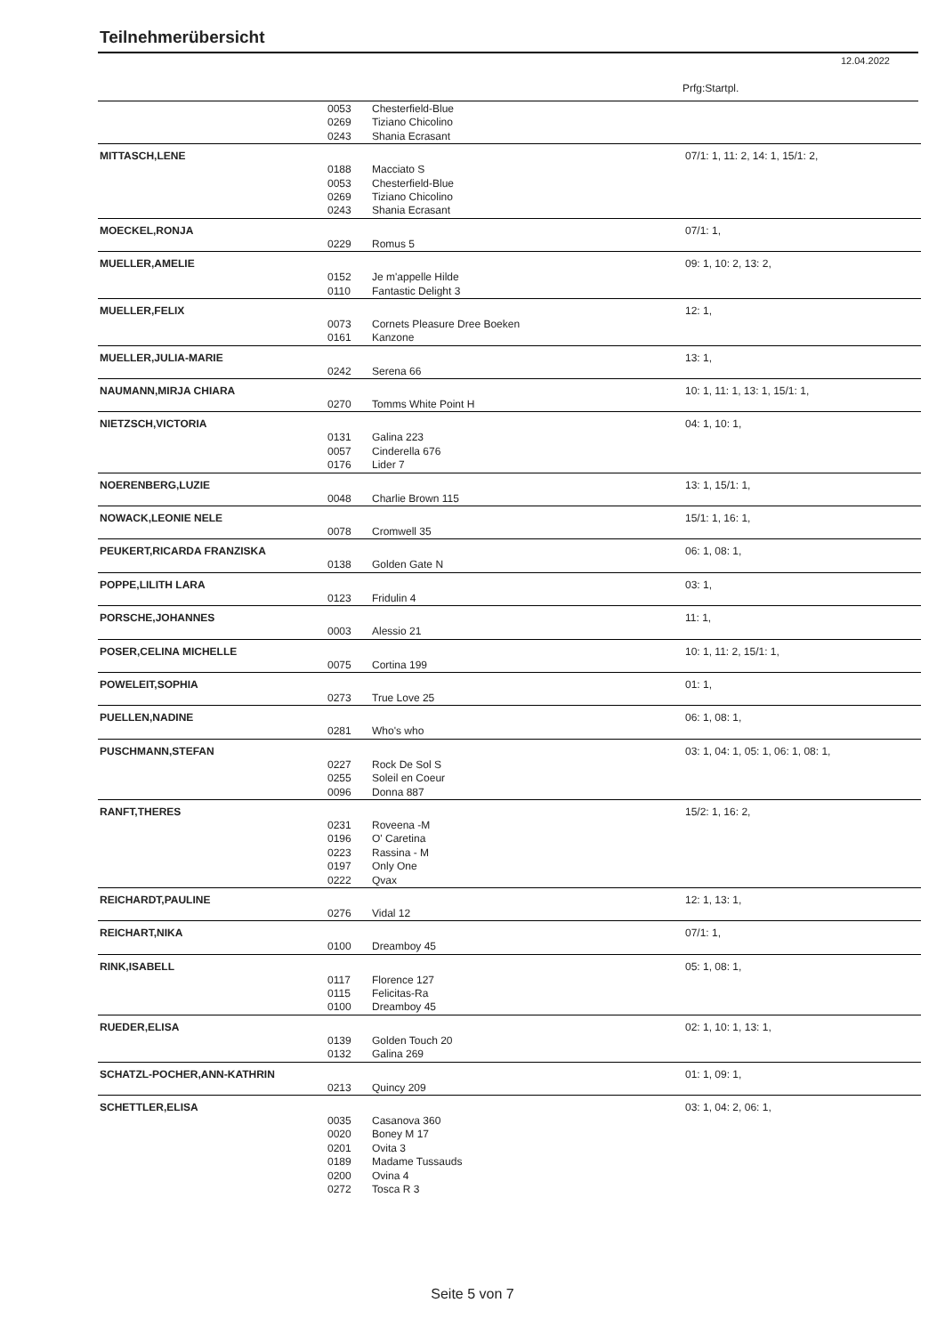Teilnehmerübersicht
12.04.2022
Prfg:Startpl.
| | 0053 | Chesterfield-Blue | |
| | 0269 | Tiziano Chicolino | |
| | 0243 | Shania Ecrasant | |
| MITTASCH,LENE | | | 07/1: 1, 11: 2, 14: 1, 15/1: 2, |
| | 0188 | Macciato S | |
| | 0053 | Chesterfield-Blue | |
| | 0269 | Tiziano Chicolino | |
| | 0243 | Shania Ecrasant | |
| MOECKEL,RONJA | | | 07/1: 1, |
| | 0229 | Romus 5 | |
| MUELLER,AMELIE | | | 09: 1, 10: 2, 13: 2, |
| | 0152 | Je m'appelle Hilde | |
| | 0110 | Fantastic Delight 3 | |
| MUELLER,FELIX | | | 12: 1, |
| | 0073 | Cornets Pleasure Dree Boeken | |
| | 0161 | Kanzone | |
| MUELLER,JULIA-MARIE | | | 13: 1, |
| | 0242 | Serena 66 | |
| NAUMANN,MIRJA CHIARA | | | 10: 1, 11: 1, 13: 1, 15/1: 1, |
| | 0270 | Tomms White Point H | |
| NIETZSCH,VICTORIA | | | 04: 1, 10: 1, |
| | 0131 | Galina 223 | |
| | 0057 | Cinderella 676 | |
| | 0176 | Lider 7 | |
| NOERENBERG,LUZIE | | | 13: 1, 15/1: 1, |
| | 0048 | Charlie Brown 115 | |
| NOWACK,LEONIE NELE | | | 15/1: 1, 16: 1, |
| | 0078 | Cromwell 35 | |
| PEUKERT,RICARDA FRANZISKA | | | 06: 1, 08: 1, |
| | 0138 | Golden Gate N | |
| POPPE,LILITH LARA | | | 03: 1, |
| | 0123 | Fridulin 4 | |
| PORSCHE,JOHANNES | | | 11: 1, |
| | 0003 | Alessio 21 | |
| POSER,CELINA MICHELLE | | | 10: 1, 11: 2, 15/1: 1, |
| | 0075 | Cortina 199 | |
| POWELEIT,SOPHIA | | | 01: 1, |
| | 0273 | True Love 25 | |
| PUELLEN,NADINE | | | 06: 1, 08: 1, |
| | 0281 | Who's who | |
| PUSCHMANN,STEFAN | | | 03: 1, 04: 1, 05: 1, 06: 1, 08: 1, |
| | 0227 | Rock De Sol S | |
| | 0255 | Soleil en Coeur | |
| | 0096 | Donna 887 | |
| RANFT,THERES | | | 15/2: 1, 16: 2, |
| | 0231 | Roveena -M | |
| | 0196 | O' Caretina | |
| | 0223 | Rassina - M | |
| | 0197 | Only One | |
| | 0222 | Qvax | |
| REICHARDT,PAULINE | | | 12: 1, 13: 1, |
| | 0276 | Vidal 12 | |
| REICHART,NIKA | | | 07/1: 1, |
| | 0100 | Dreamboy 45 | |
| RINK,ISABELL | | | 05: 1, 08: 1, |
| | 0117 | Florence 127 | |
| | 0115 | Felicitas-Ra | |
| | 0100 | Dreamboy 45 | |
| RUEDER,ELISA | | | 02: 1, 10: 1, 13: 1, |
| | 0139 | Golden Touch 20 | |
| | 0132 | Galina 269 | |
| SCHATZL-POCHER,ANN-KATHRIN | | | 01: 1, 09: 1, |
| | 0213 | Quincy 209 | |
| SCHETTLER,ELISA | | | 03: 1, 04: 2, 06: 1, |
| | 0035 | Casanova 360 | |
| | 0020 | Boney M 17 | |
| | 0201 | Ovita 3 | |
| | 0189 | Madame Tussauds | |
| | 0200 | Ovina 4 | |
| | 0272 | Tosca R 3 | |
Seite 5 von 7